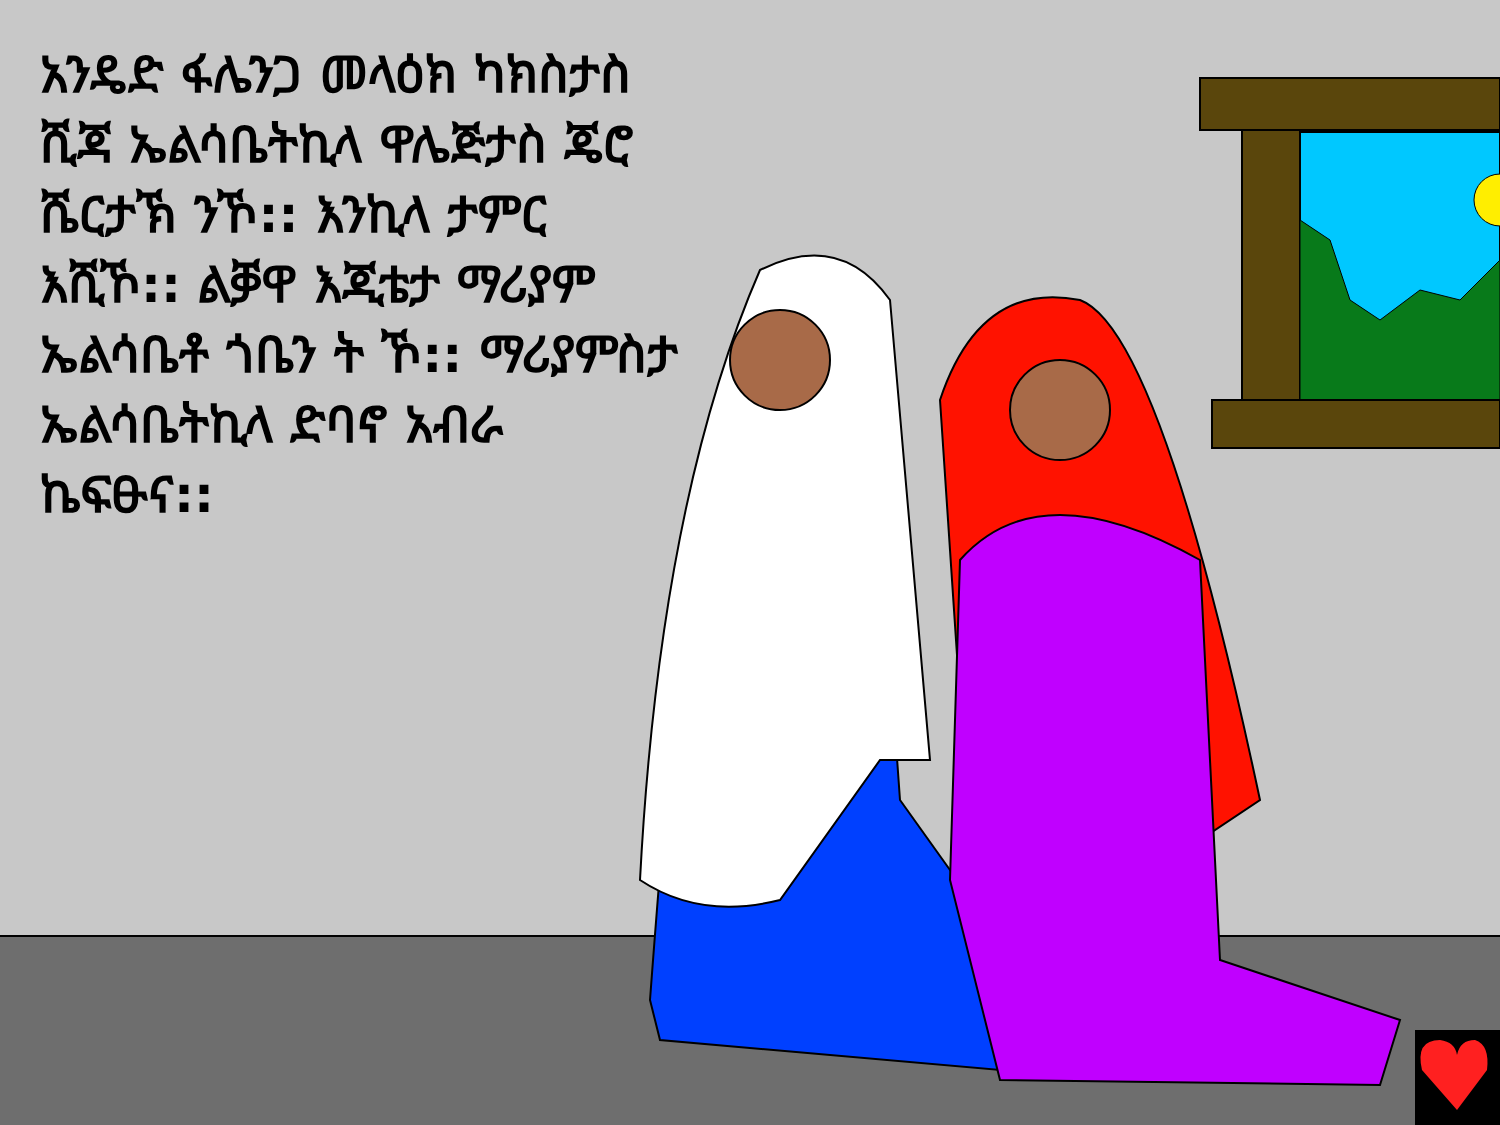አንዴድ ፋሌንጋ መላዕክ ካክስታስ ሺጃ ኤልሳቤትኪላ ዋሌጅታስ ጄሮ ሼርታኽ ንኾ:: እንኪላ ታምር እሺኾ:: ልቓዋ እጂቴታ ማሪያም ኤልሳቤቶ ጎቤን ት ኾ:: ማሪያምስታ ኤልሳቤትኪላ ድባኖ አብራ ኬፍፁና::